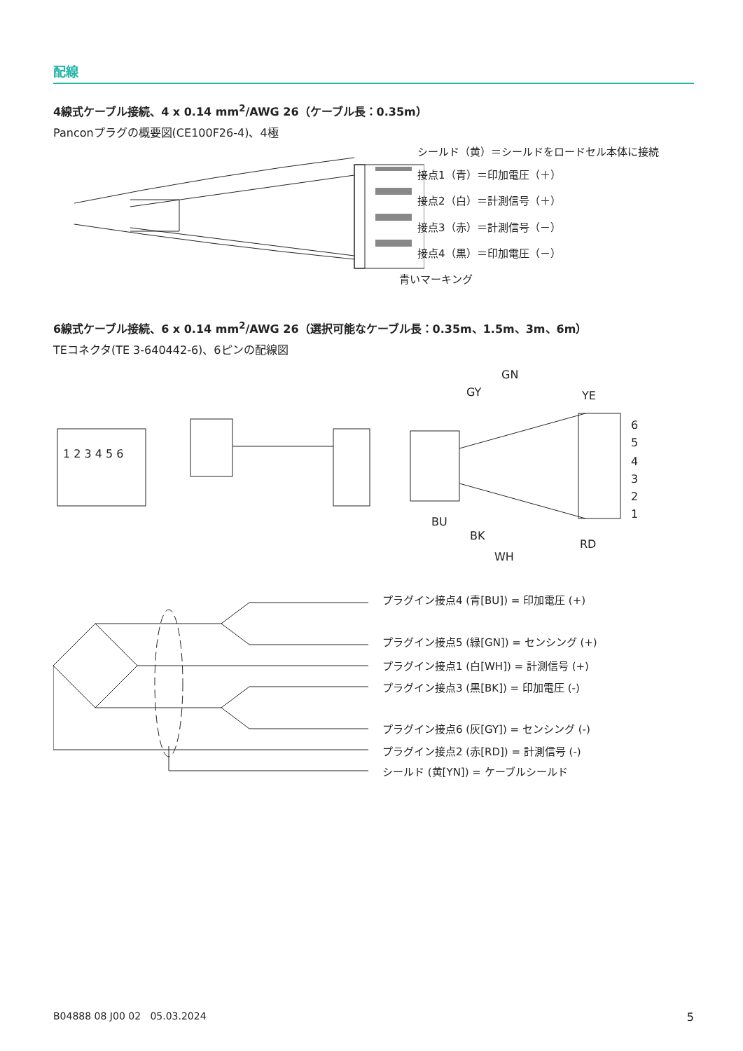配線
4線式ケーブル接続、4 x 0.14 mm<sup>2</sup>/AWG 26（ケーブル長：0.35m）
Panconプラグの概要図(CE100F26-4)、4極
シールド（黄）＝シールドをロードセル本体に接続
接点1（青）＝印加電圧（＋）
接点2（白）＝計測信号（＋）
接点3（赤）＝計測信号（－）
接点4（黒）＝印加電圧（－）
青いマーキング
6線式ケーブル接続、6 x 0.14 mm<sup>2</sup>/AWG 26（選択可能なケーブル長：0.35m、1.5m、3m、6m）
TEコネクタ(TE 3-640442-6)、6ピンの配線図
1 2 3 4 5 6
GN
GY
YE
BU
BK
WH
RD
6
5
4
3
2
1
プラグイン接点4 (青[BU]) = 印加電圧 (+)
プラグイン接点5 (緑[GN]) = センシング (+)
プラグイン接点1 (白[WH]) = 計測信号 (+)
プラグイン接点3 (黒[BK]) = 印加電圧 (-)
プラグイン接点6 (灰[GY]) = センシング (-)
プラグイン接点2 (赤[RD]) = 計測信号 (-)
シールド (黄[YN]) = ケーブルシールド
B04888 08 J00 02 05.03.2024 5